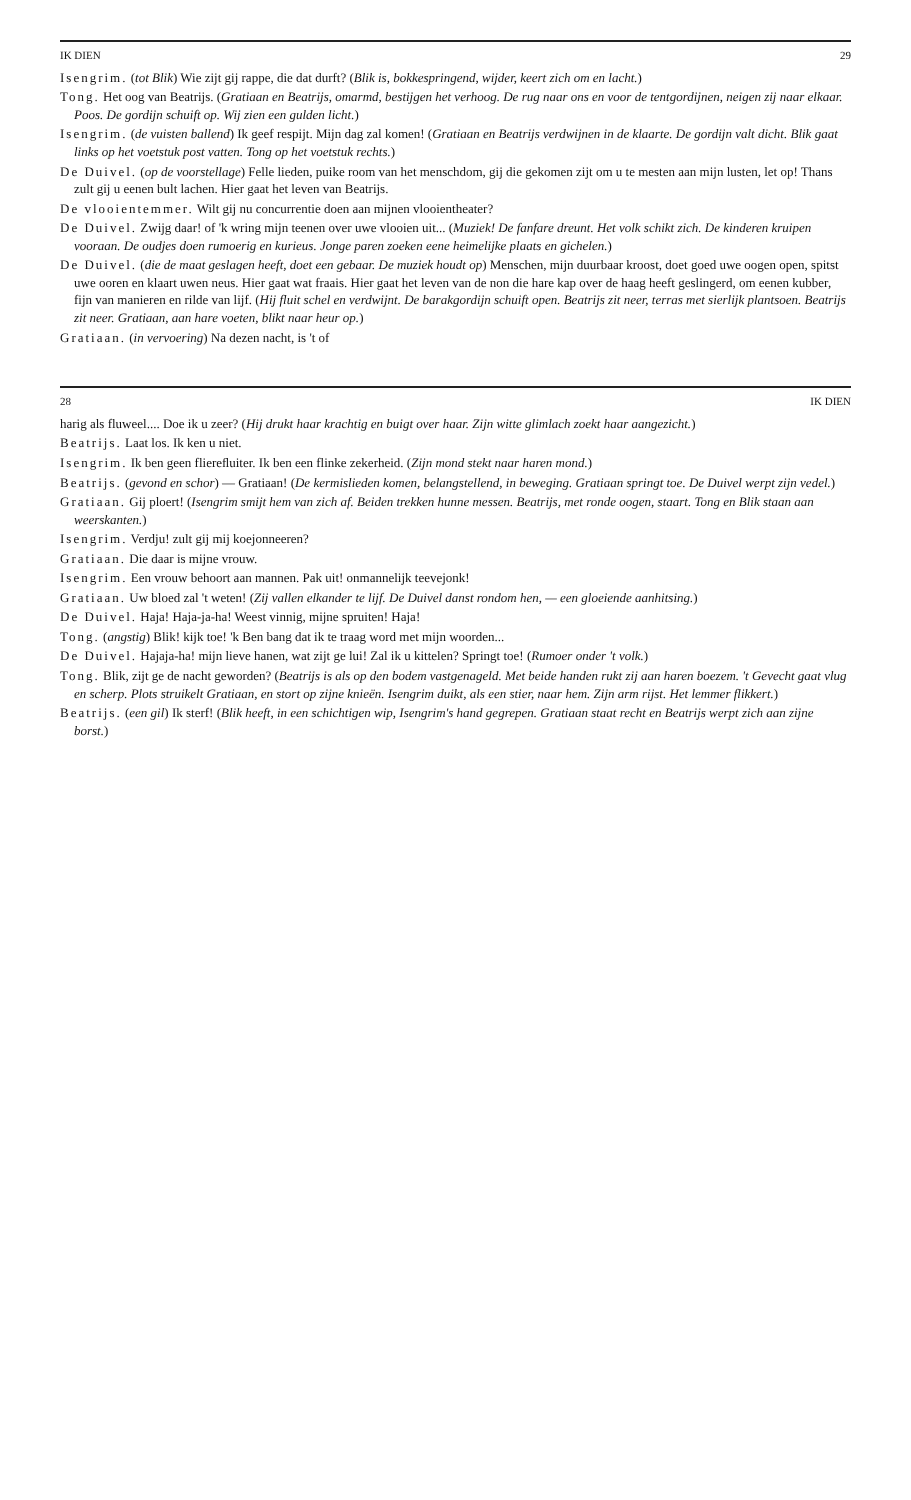IK DIEN 29
Isengrim. (tot Blik) Wie zijt gij rappe, die dat durft? (Blik is, bokkespringend, wijder, keert zich om en lacht.)
Tong. Het oog van Beatrijs. (Gratiaan en Beatrijs, omarmd, bestijgen het verhoog. De rug naar ons en voor de tentgordijnen, neigen zij naar elkaar. Poos. De gordijn schuift op. Wij zien een gulden licht.)
Isengrim. (de vuisten ballend) Ik geef respijt. Mijn dag zal komen! (Gratiaan en Beatrijs verdwijnen in de klaarte. De gordijn valt dicht. Blik gaat links op het voetstuk post vatten. Tong op het voetstuk rechts.)
De Duivel. (op de voorstellage) Felle lieden, puike room van het menschdom, gij die gekomen zijt om u te mesten aan mijn lusten, let op! Thans zult gij u eenen bult lachen. Hier gaat het leven van Beatrijs.
De vlooientemmer. Wilt gij nu concurrentie doen aan mijnen vlooientheater?
De Duivel. Zwijg daar! of 'k wring mijn teenen over uwe vlooien uit... (Muziek! De fanfare dreunt. Het volk schikt zich. De kinderen kruipen vooraan. De oudjes doen rumoerig en kurieus. Jonge paren zoeken eene heimelijke plaats en gichelen.)
De Duivel. (die de maat geslagen heeft, doet een gebaar. De muziek houdt op) Menschen, mijn duurbaar kroost, doet goed uwe oogen open, spitst uwe ooren en klaart uwen neus. Hier gaat wat fraais. Hier gaat het leven van de non die hare kap over de haag heeft geslingerd, om eenen kubber, fijn van manieren en rilde van lijf. (Hij fluit schel en verdwijnt. De barakgordijn schuift open. Beatrijs zit neer, terras met sierlijk plantsoen. Beatrijs zit neer. Gratiaan, aan hare voeten, blikt naar heur op.)
Gratiaan. (in vervoering) Na dezen nacht, is 't of
28 IK DIEN
harig als fluweel.... Doe ik u zeer? (Hij drukt haar krachtig en buigt over haar. Zijn witte glimlach zoekt haar aangezicht.)
Beatrijs. Laat los. Ik ken u niet.
Isengrim. Ik ben geen fliereﬂuiter. Ik ben een flinke zekerheid. (Zijn mond stekt naar haren mond.)
Beatrijs. (gevond en schor) — Gratiaan! (De kermislieden komen, belangstellend, in beweging. Gratiaan springt toe. De Duivel werpt zijn vedel.)
Gratiaan. Gij ploert! (Isengrim smijt hem van zich af. Beiden trekken hunne messen. Beatrijs, met ronde oogen, staart. Tong en Blik staan aan weerskanten.)
Isengrim. Verdju! zult gij mij koejonneeren?
Gratiaan. Die daar is mijne vrouw.
Isengrim. Een vrouw behoort aan mannen. Pak uit! onmannelijk teevejonk!
Gratiaan. Uw bloed zal 't weten! (Zij vallen elkander te lijf. De Duivel danst rondom hen, — een gloeiende aanhitsing.)
De Duivel. Haja! Haja-ja-ha! Weest vinnig, mijne spruiten! Haja!
Tong. (angstig) Blik! kijk toe! 'k Ben bang dat ik te traag word met mijn woorden...
De Duivel. Hajaja-ha! mijn lieve hanen, wat zijt ge lui! Zal ik u kittelen? Springt toe! (Rumoer onder 't volk.)
Tong. Blik, zijt ge de nacht geworden? (Beatrijs is als op den bodem vastgenageld. Met beide handen rukt zij aan haren boezem. 't Gevecht gaat vlug en scherp. Plots struikelt Gratiaan, en stort op zijne knieën. Isengrim duikt, als een stier, naar hem. Zijn arm rijst. Het lemmer flikkert.)
Beatrijs. (een gil) Ik sterf! (Blik heeft, in een schichtigen wip, Isengrim's hand gegrepen. Gratiaan staat recht en Beatrijs werpt zich aan zijne borst.)